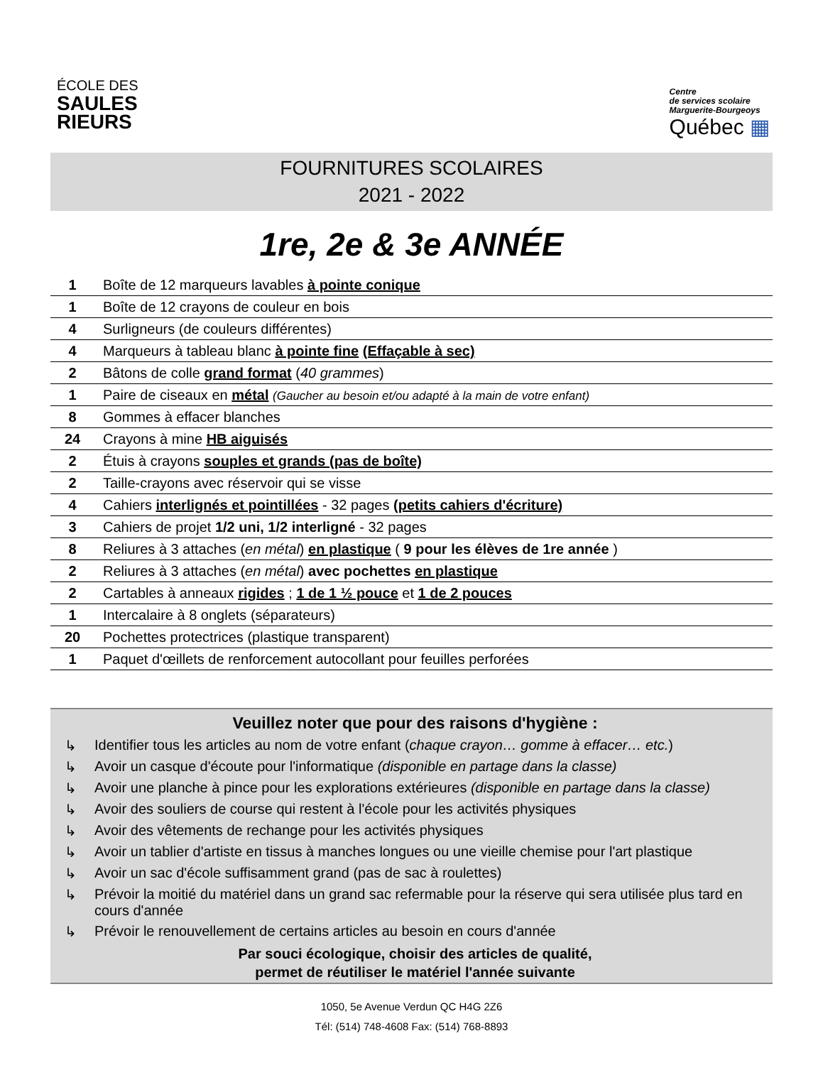ÉCOLE DES
SAULES
RIEURS
Centre
de services scolaire
Marguerite-Bourgeoys
Québec ▦
FOURNITURES SCOLAIRES
2021 - 2022
1re, 2e & 3e ANNÉE
| 1 | Boîte de 12 marqueurs lavables à pointe conique |
| 1 | Boîte de 12 crayons de couleur en bois |
| 4 | Surligneurs (de couleurs différentes) |
| 4 | Marqueurs à tableau blanc à pointe fine (Effaçable à sec) |
| 2 | Bâtons de colle grand format ( 40 grammes ) |
| 1 | Paire de ciseaux en métal (Gaucher au besoin et/ou adapté à la main de votre enfant) |
| 8 | Gommes à effacer blanches |
| 24 | Crayons à mine HB aiguisés |
| 2 | Étuis à crayons souples et grands (pas de boîte) |
| 2 | Taille-crayons avec réservoir qui se visse |
| 4 | Cahiers interlignés et pointillées - 32 pages (petits cahiers d'écriture) |
| 3 | Cahiers de projet 1/2 uni, 1/2 interligné - 32 pages |
| 8 | Reliures à 3 attaches ( en métal ) en plastique ( 9 pour les élèves de 1re année ) |
| 2 | Reliures à 3 attaches ( en métal ) avec pochettes en plastique |
| 2 | Cartables à anneaux rigides ; 1 de 1 ½ pouce et 1 de 2 pouces |
| 1 | Intercalaire à 8 onglets (séparateurs) |
| 20 | Pochettes protectrices (plastique transparent) |
| 1 | Paquet d'œillets de renforcement autocollant pour feuilles perforées |
Veuillez noter que pour des raisons d'hygiène :
↳ Identifier tous les articles au nom de votre enfant (chaque crayon… gomme à effacer… etc.)
↳ Avoir un casque d'écoute pour l'informatique (disponible en partage dans la classe)
↳ Avoir une planche à pince pour les explorations extérieures (disponible en partage dans la classe)
↳ Avoir des souliers de course qui restent à l'école pour les activités physiques
↳ Avoir des vêtements de rechange pour les activités physiques
↳ Avoir un tablier d'artiste en tissus à manches longues ou une vieille chemise pour l'art plastique
↳ Avoir un sac d'école suffisamment grand (pas de sac à roulettes)
↳ Prévoir la moitié du matériel dans un grand sac refermable pour la réserve qui sera utilisée plus tard en cours d'année
↳ Prévoir le renouvellement de certains articles au besoin en cours d'année
Par souci écologique, choisir des articles de qualité,
permet de réutiliser le matériel l'année suivante
1050, 5e Avenue Verdun QC H4G 2Z6
Tél: (514) 748-4608 Fax: (514) 768-8893